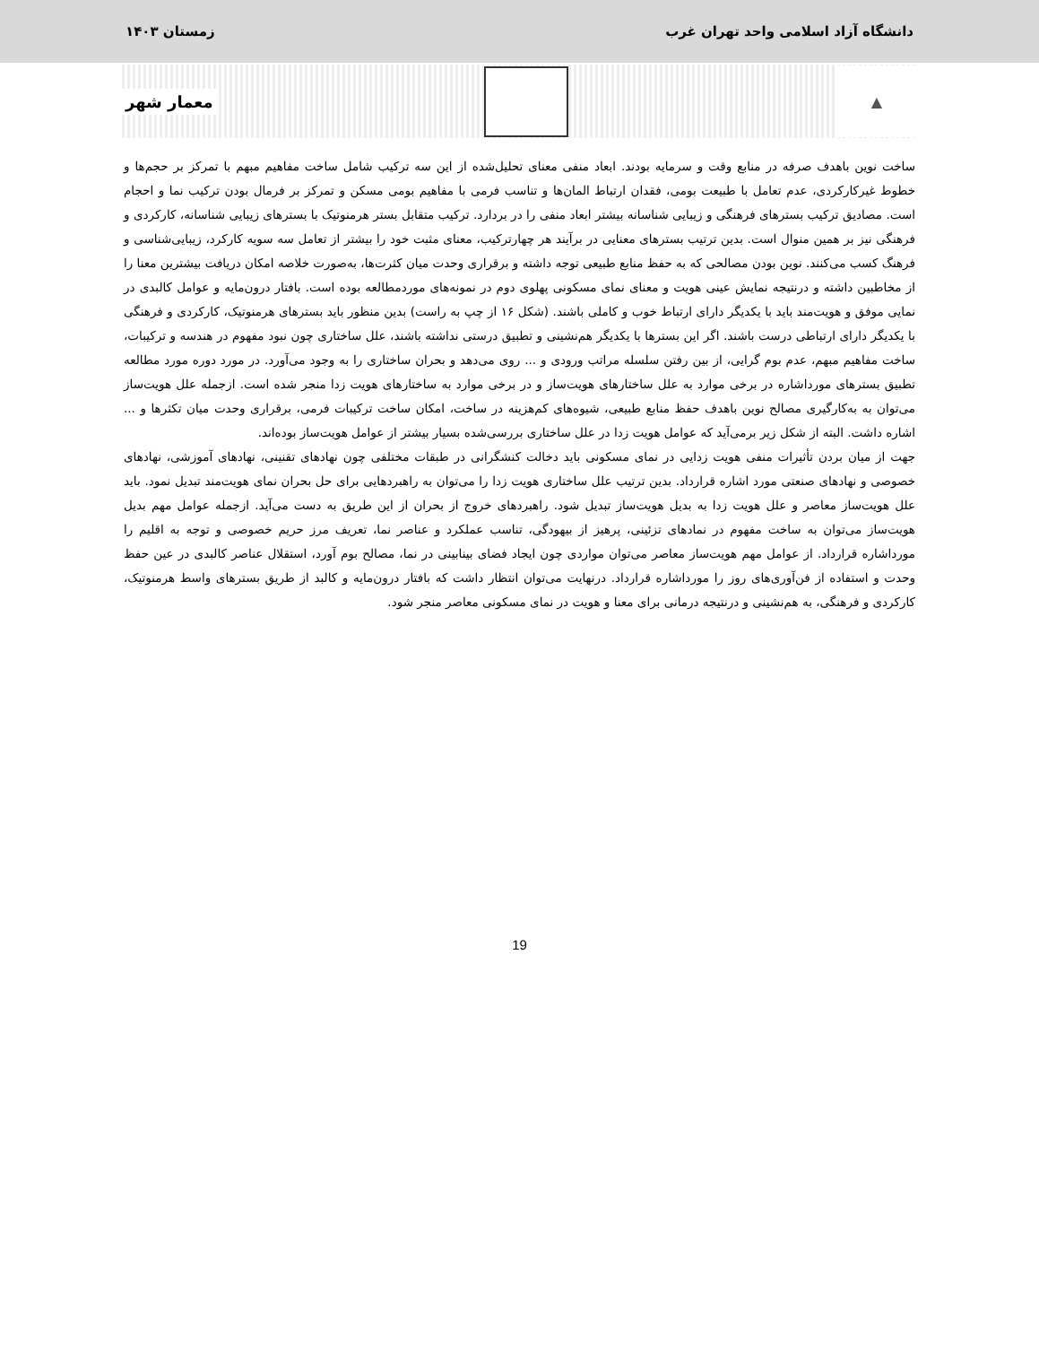دانشگاه آزاد اسلامی واحد تهران غرب زمستان ۱۴۰۳
▲
معمار شهر
ساخت نوین باهدف صرفه در منابع وقت و سرمایه بودند. ابعاد منفی معنای تحلیل‌شده از این سه ترکیب شامل ساخت مفاهیم مبهم با تمرکز بر حجم‌ها و خطوط غیرکارکردی، عدم تعامل با طبیعت بومی، فقدان ارتباط المان‌ها و تناسب فرمی با مفاهیم بومی مسکن و تمرکز بر فرمال بودن ترکیب نما و احجام است. مصادیق ترکیب بسترهای فرهنگی و زیبایی شناسانه بیشتر ابعاد منفی را در بردارد. ترکیب متقابل بستر هرمنوتیک با بسترهای زیبایی شناسانه، کارکردی و فرهنگی نیز بر همین منوال است. بدین ترتیب بسترهای معنایی در برآیند هر چهارترکیب، معنای مثبت خود را بیشتر از تعامل سه سویه کارکرد، زیبایی‌شناسی و فرهنگ کسب می‌کنند. نوین بودن مصالحی که به حفظ منابع طبیعی توجه داشته و برقراری وحدت میان کثرت‌ها، به‌صورت خلاصه امکان دریافت بیشترین معنا را از مخاطبین داشته و درنتیجه نمایش عینی هویت و معنای نمای مسکونی پهلوی دوم در نمونه‌های موردمطالعه بوده است. بافتار درون‌مایه و عوامل کالبدی در نمایی موفق و هویت‌مند باید با یکدیگر دارای ارتباط خوب و کاملی باشند. (شکل ۱۶ از چپ به راست) بدین منظور باید بسترهای هرمنوتیک، کارکردی و فرهنگی با یکدیگر دارای ارتباطی درست باشند. اگر این بسترها با یکدیگر هم‌نشینی و تطبیق درستی نداشته باشند، علل ساختاری چون نبود مفهوم در هندسه و ترکیبات، ساخت مفاهیم مبهم، عدم بوم گرایی، از بین رفتن سلسله مراتب ورودی و ... روی می‌دهد و بحران ساختاری را به وجود می‌آورد. در مورد دوره مورد مطالعه تطبیق بسترهای مورداشاره در برخی موارد به علل ساختارهای هویت‌ساز و در برخی موارد به ساختارهای هویت زدا منجر شده است. ازجمله علل هویت‌ساز می‌توان به به‌کارگیری مصالح نوین باهدف حفظ منابع طبیعی، شیوه‌های کم‌هزینه در ساخت، امکان ساخت ترکیبات فرمی، برقراری وحدت میان تکثرها و ... اشاره داشت. البته از شکل زیر برمی‌آید که عوامل هویت زدا در علل ساختاری بررسی‌شده بسیار بیشتر از عوامل هویت‌ساز بوده‌اند.
جهت از میان بردن تأثیرات منفی هویت زدایی در نمای مسکونی باید دخالت کنشگرانی در طبقات مختلفی چون نهادهای تقنینی، نهادهای آموزشی، نهادهای خصوصی و نهادهای صنعتی مورد اشاره قرارداد. بدین ترتیب علل ساختاری هویت زدا را می‌توان به راهبردهایی برای حل بحران نمای هویت‌مند تبدیل نمود. باید علل هویت‌ساز معاصر و علل هویت زدا به بدیل هویت‌ساز تبدیل شود. راهبردهای خروج از بحران از این طریق به دست می‌آید. ازجمله عوامل مهم بدیل هویت‌ساز می‌توان به ساخت مفهوم در نمادهای تزئینی، پرهیز از بیهودگی، تناسب عملکرد و عناصر نما، تعریف مرز حریم خصوصی و توجه به اقلیم را مورداشاره قرارداد. از عوامل مهم هویت‌ساز معاصر می‌توان مواردی چون ایجاد فضای بینابینی در نما، مصالح بوم آورد، استقلال عناصر کالبدی در عین حفظ وحدت و استفاده از فن‌آوری‌های روز را مورداشاره قرارداد. درنهایت می‌توان انتظار داشت که بافتار درون‌مایه و کالبد از طریق بسترهای واسط هرمنوتیک، کارکردی و فرهنگی، به هم‌نشینی و درنتیجه درمانی برای معنا و هویت در نمای مسکونی معاصر منجر شود.
19